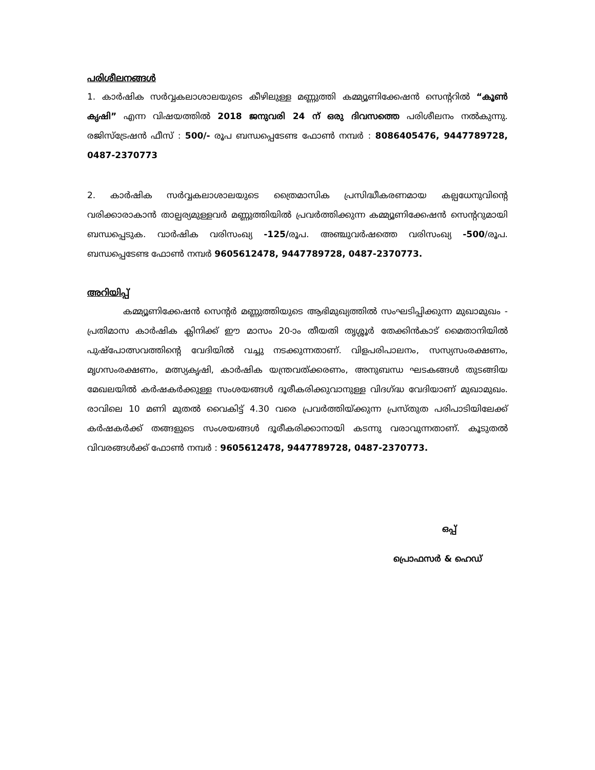പരിശീലനങ്ങൾ
1. കാർഷിക സർവ്വകലാശാലയുടെ കീഴിലുള്ള മണ്ണുത്തി കമ്മ്യൂണിക്കേഷൻ സെന്ററിൽ “കൂൺ കൃഷി” എന്ന വിഷയത്തിൽ 2018 ജനുവരി 24 ന് ഒരു ദിവസത്തെ പരിശീലനം നൽകുന്നു. രജിസ്ട്രേഷൻ ഫീസ് : 500/- രൂപ ബന്ധപ്പെടേണ്ട ഫോൺ നമ്പർ : 8086405476, 9447789728, 0487-2370773
2. കാർഷിക സർവ്വകലാശാലയുടെ ത്രൈമാസിക പ്രസിദ്ധീകരണമായ കല്പധേനുവിന്റെ വരിക്കാരാകാൻ താല്പര്യമുള്ളവർ മണ്ണുത്തിയിൽ പ്രവർത്തിക്കുന്ന കമ്മ്യൂണിക്കേഷൻ സെന്ററുമായി ബന്ധപ്പെടുക. വാർഷിക വരിസംഖ്യ -125/രൂപ. അഞ്ചുവർഷത്തെ വരിസംഖ്യ -500/രൂപ. ബന്ധപ്പെടേണ്ട ഫോൺ നമ്പർ 9605612478, 9447789728, 0487-2370773.
അറിയിപ്പ്
കമ്മ്യൂണിക്കേഷൻ സെന്റർ മണ്ണുത്തിയുടെ ആഭിമുഖ്യത്തിൽ സംഘടിപ്പിക്കുന്ന മുഖാമുഖം - പ്രതിമാസ കാർഷിക ക്ലിനിക്ക് ഈ മാസം 20-ാം തീയതി തൃശ്ശൂർ തേക്കിൻകാട് മൈതാനിയിൽ പുഷ്പോത്സവത്തിന്റെ വേദിയിൽ വച്ചു നടക്കുന്നതാണ്. വിളപരിപാലനം, സസ്യസംരക്ഷണം, മൃഗസംരക്ഷണം, മത്സ്യകൃഷി, കാർഷിക യന്ത്രവത്ക്കരണം, അനുബന്ധ ഘടകങ്ങൾ തുടങ്ങിയ മേഖലയിൽ കർഷകർക്കുള്ള സംശയങ്ങൾ ദൂരീകരിക്കുവാനുള്ള വിദഗ്ദ്ധ വേദിയാണ് മുഖാമുഖം. രാവിലെ 10 മണി മുതൽ വൈകിട്ട് 4.30 വരെ പ്രവർത്തിയ്ക്കുന്ന പ്രസ്തുത പരിപാടിയിലേക്ക് കർഷകർക്ക് തങ്ങളുടെ സംശയങ്ങൾ ദൂരീകരിക്കാനായി കടന്നു വരാവുന്നതാണ്. കൂടുതൽ വിവരങ്ങൾക്ക് ഫോൺ നമ്പർ : 9605612478, 9447789728, 0487-2370773.
ഒപ്പ്
പ്രൊഫസർ & ഹെഡ്